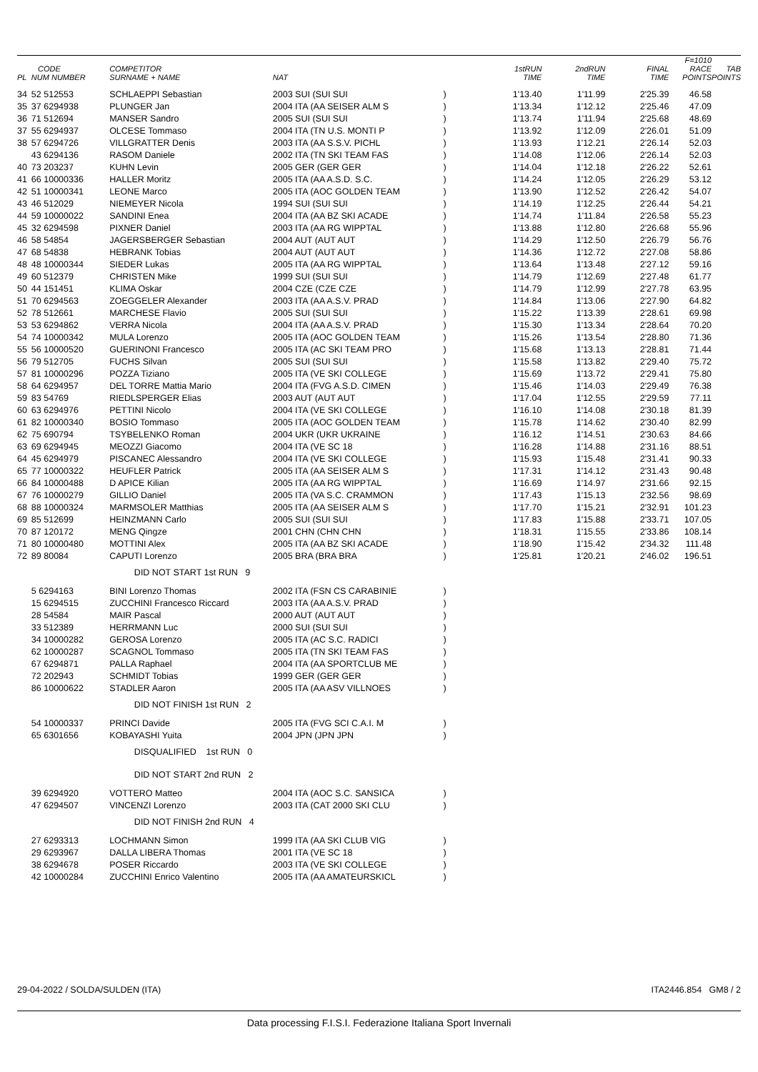| PL | CODE NUM NUMBER | COMPETITOR SURNAME + NAME | NAT | | 1stRUN TIME | 2ndRUN TIME | FINAL TIME | F=1010 RACE POINTS | TAB POINTS |
| --- | --- | --- | --- | --- | --- | --- | --- | --- | --- |
| 34 | 52 512553 | SCHLAEPPI Sebastian | 2003 SUI (SUI SUI | ) | 1'13.40 | 1'11.99 | 2'25.39 | 46.58 | |
| 35 | 37 6294938 | PLUNGER Jan | 2004 ITA (AA SEISER ALM S | ) | 1'13.34 | 1'12.12 | 2'25.46 | 47.09 | |
| 36 | 71 512694 | MANSER Sandro | 2005 SUI (SUI SUI | ) | 1'13.74 | 1'11.94 | 2'25.68 | 48.69 | |
| 37 | 55 6294937 | OLCESE Tommaso | 2004 ITA (TN U.S. MONTI P | ) | 1'13.92 | 1'12.09 | 2'26.01 | 51.09 | |
| 38 | 57 6294726 | VILLGRATTER Denis | 2003 ITA (AA S.S.V. PICHL | ) | 1'13.93 | 1'12.21 | 2'26.14 | 52.03 | |
| | 43 6294136 | RASOM Daniele | 2002 ITA (TN SKI TEAM FAS | ) | 1'14.08 | 1'12.06 | 2'26.14 | 52.03 | |
| 40 | 73 203237 | KUHN Levin | 2005 GER (GER GER | ) | 1'14.04 | 1'12.18 | 2'26.22 | 52.61 | |
| 41 | 66 10000336 | HALLER Moritz | 2005 ITA (AA A.S.D. S.C. | ) | 1'14.24 | 1'12.05 | 2'26.29 | 53.12 | |
| 42 | 51 10000341 | LEONE Marco | 2005 ITA (AOC GOLDEN TEAM | ) | 1'13.90 | 1'12.52 | 2'26.42 | 54.07 | |
| 43 | 46 512029 | NIEMEYER Nicola | 1994 SUI (SUI SUI | ) | 1'14.19 | 1'12.25 | 2'26.44 | 54.21 | |
| 44 | 59 10000022 | SANDINI Enea | 2004 ITA (AA BZ SKI ACADE | ) | 1'14.74 | 1'11.84 | 2'26.58 | 55.23 | |
| 45 | 32 6294598 | PIXNER Daniel | 2003 ITA (AA RG WIPPTAL | ) | 1'13.88 | 1'12.80 | 2'26.68 | 55.96 | |
| 46 | 58 54854 | JAGERSBERGER Sebastian | 2004 AUT (AUT AUT | ) | 1'14.29 | 1'12.50 | 2'26.79 | 56.76 | |
| 47 | 68 54838 | HEBRANK Tobias | 2004 AUT (AUT AUT | ) | 1'14.36 | 1'12.72 | 2'27.08 | 58.86 | |
| 48 | 48 10000344 | SIEDER Lukas | 2005 ITA (AA RG WIPPTAL | ) | 1'13.64 | 1'13.48 | 2'27.12 | 59.16 | |
| 49 | 60 512379 | CHRISTEN Mike | 1999 SUI (SUI SUI | ) | 1'14.79 | 1'12.69 | 2'27.48 | 61.77 | |
| 50 | 44 151451 | KLIMA Oskar | 2004 CZE (CZE CZE | ) | 1'14.79 | 1'12.99 | 2'27.78 | 63.95 | |
| 51 | 70 6294563 | ZOEGGELER Alexander | 2003 ITA (AA A.S.V. PRAD | ) | 1'14.84 | 1'13.06 | 2'27.90 | 64.82 | |
| 52 | 78 512661 | MARCHESE Flavio | 2005 SUI (SUI SUI | ) | 1'15.22 | 1'13.39 | 2'28.61 | 69.98 | |
| 53 | 53 6294862 | VERRA Nicola | 2004 ITA (AA A.S.V. PRAD | ) | 1'15.30 | 1'13.34 | 2'28.64 | 70.20 | |
| 54 | 74 10000342 | MULA Lorenzo | 2005 ITA (AOC GOLDEN TEAM | ) | 1'15.26 | 1'13.54 | 2'28.80 | 71.36 | |
| 55 | 56 10000520 | GUERINONI Francesco | 2005 ITA (AC SKI TEAM PRO | ) | 1'15.68 | 1'13.13 | 2'28.81 | 71.44 | |
| 56 | 79 512705 | FUCHS Silvan | 2005 SUI (SUI SUI | ) | 1'15.58 | 1'13.82 | 2'29.40 | 75.72 | |
| 57 | 81 10000296 | POZZA Tiziano | 2005 ITA (VE SKI COLLEGE | ) | 1'15.69 | 1'13.72 | 2'29.41 | 75.80 | |
| 58 | 64 6294957 | DEL TORRE Mattia Mario | 2004 ITA (FVG A.S.D. CIMEN | ) | 1'15.46 | 1'14.03 | 2'29.49 | 76.38 | |
| 59 | 83 54769 | RIEDLSPERGER Elias | 2003 AUT (AUT AUT | ) | 1'17.04 | 1'12.55 | 2'29.59 | 77.11 | |
| 60 | 63 6294976 | PETTINI Nicolo | 2004 ITA (VE SKI COLLEGE | ) | 1'16.10 | 1'14.08 | 2'30.18 | 81.39 | |
| 61 | 82 10000340 | BOSIO Tommaso | 2005 ITA (AOC GOLDEN TEAM | ) | 1'15.78 | 1'14.62 | 2'30.40 | 82.99 | |
| 62 | 75 690794 | TSYBELENKO Roman | 2004 UKR (UKR UKRAINE | ) | 1'16.12 | 1'14.51 | 2'30.63 | 84.66 | |
| 63 | 69 6294945 | MEOZZI Giacomo | 2004 ITA (VE SC 18 | ) | 1'16.28 | 1'14.88 | 2'31.16 | 88.51 | |
| 64 | 45 6294979 | PISCANEC Alessandro | 2004 ITA (VE SKI COLLEGE | ) | 1'15.93 | 1'15.48 | 2'31.41 | 90.33 | |
| 65 | 77 10000322 | HEUFLER Patrick | 2005 ITA (AA SEISER ALM S | ) | 1'17.31 | 1'14.12 | 2'31.43 | 90.48 | |
| 66 | 84 10000488 | D APICE Kilian | 2005 ITA (AA RG WIPPTAL | ) | 1'16.69 | 1'14.97 | 2'31.66 | 92.15 | |
| 67 | 76 10000279 | GILLIO Daniel | 2005 ITA (VA S.C. CRAMMON | ) | 1'17.43 | 1'15.13 | 2'32.56 | 98.69 | |
| 68 | 88 10000324 | MARMSOLER Matthias | 2005 ITA (AA SEISER ALM S | ) | 1'17.70 | 1'15.21 | 2'32.91 | 101.23 | |
| 69 | 85 512699 | HEINZMANN Carlo | 2005 SUI (SUI SUI | ) | 1'17.83 | 1'15.88 | 2'33.71 | 107.05 | |
| 70 | 87 120172 | MENG Qingze | 2001 CHN (CHN CHN | ) | 1'18.31 | 1'15.55 | 2'33.86 | 108.14 | |
| 71 | 80 10000480 | MOTTINI Alex | 2005 ITA (AA BZ SKI ACADE | ) | 1'18.90 | 1'15.42 | 2'34.32 | 111.48 | |
| 72 | 89 80084 | CAPUTI Lorenzo | 2005 BRA (BRA BRA | ) | 1'25.81 | 1'20.21 | 2'46.02 | 196.51 | |
| | | DID NOT START 1st RUN 9 | | | | | | | |
| | 5 6294163 | BINI Lorenzo Thomas | 2002 ITA (FSN CS CARABINIE | ) | | | | | |
| | 15 6294515 | ZUCCHINI Francesco Riccard | 2003 ITA (AA A.S.V. PRAD | ) | | | | | |
| | 28 54584 | MAIR Pascal | 2000 AUT (AUT AUT | ) | | | | | |
| | 33 512389 | HERRMANN Luc | 2000 SUI (SUI SUI | ) | | | | | |
| | 34 10000282 | GEROSA Lorenzo | 2005 ITA (AC S.C. RADICI | ) | | | | | |
| | 62 10000287 | SCAGNOL Tommaso | 2005 ITA (TN SKI TEAM FAS | ) | | | | | |
| | 67 6294871 | PALLA Raphael | 2004 ITA (AA SPORTCLUB ME | ) | | | | | |
| | 72 202943 | SCHMIDT Tobias | 1999 GER (GER GER | ) | | | | | |
| | 86 10000622 | STADLER Aaron | 2005 ITA (AA ASV VILLNOES | ) | | | | | |
| | | DID NOT FINISH 1st RUN 2 | | | | | | | |
| | 54 10000337 | PRINCI Davide | 2005 ITA (FVG SCI C.A.I. M | ) | | | | | |
| | 65 6301656 | KOBAYASHI Yuita | 2004 JPN (JPN JPN | ) | | | | | |
| | | DISQUALIFIED 1st RUN 0 | | | | | | | |
| | | DID NOT START 2nd RUN 2 | | | | | | | |
| | 39 6294920 | VOTTERO Matteo | 2004 ITA (AOC S.C. SANSICA | ) | | | | | |
| | 47 6294507 | VINCENZI Lorenzo | 2003 ITA (CAT 2000 SKI CLU | ) | | | | | |
| | | DID NOT FINISH 2nd RUN 4 | | | | | | | |
| | 27 6293313 | LOCHMANN Simon | 1999 ITA (AA SKI CLUB VIG | ) | | | | | |
| | 29 6293967 | DALLA LIBERA Thomas | 2001 ITA (VE SC 18 | ) | | | | | |
| | 38 6294678 | POSER Riccardo | 2003 ITA (VE SKI COLLEGE | ) | | | | | |
| | 42 10000284 | ZUCCHINI Enrico Valentino | 2005 ITA (AA AMATEURSKICL | ) | | | | | |
29-04-2022 / SOLDA/SULDEN (ITA) ITA2446.854 GM8 / 2
Data processing F.I.S.I. Federazione Italiana Sport Invernali